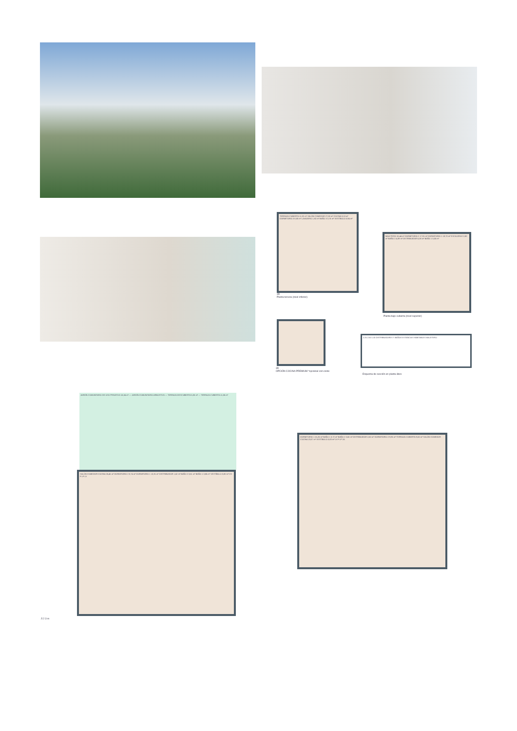TERRAZA CUBIERTA 11,32 m² SALÓN-COMEDOR 27,08 m² COCINA 8,10 m² DORMITORIO 3 8,80 m² LAVADERO 1,92 m² BAÑO 3 3,76 m² VESTÍBULO 0,94 m²
3D
Planta tercera (nivel inferior)
MALETERO 15,44 m² DORMITORIO 2 17,91 m² DORMITORIO 1 19,70 m² ESCALERAS 2,80 m² BAÑO 2 4,09 m² DISTRIBUIDOR 6,38 m² BAÑO 1 5,05 m²
Planta bajo cubierta (nivel superior)
3D
OPCIÓN COCINA PREMIUM *opcional con coste
2.25 2.50 1.00 DISTRIBUIDORES Y BAÑOS ESTANCIAS HABITABLES MALETERO
Esquema de sección en planta ático
JARDÍN COMUNITARIO DE USO PRIVATIVO 16,04 m² — JARDÍN COMUNITARIO ARBUSTIVO — TERRAZA DESCUBIERTA 5,35 m² — TERRAZA CUBIERTA 11,06 m²
SALÓN-COMEDOR-COCINA 26,46 m² DORMITORIO 2 8,74 m² DORMITORIO 1 12,81 m² DISTRIBUIDOR 1,62 m² BAÑO 2 3,61 m² BAÑO 1 3,86 m² VESTÍBULO 0,80 m² CH F LP LV
.5 2 3 m
DORMITORIO 1 15,26 m² BAÑO 1 3,72 m² BAÑO 2 3,50 m² DISTRIBUIDOR 2,60 m² DORMITORIO 2 9,95 m² TERRAZA CUBIERTA 9,60 m² SALÓN-COMEDOR-COCINA 23,07 m² VESTÍBULO 0,83 m² LV F LP 2A